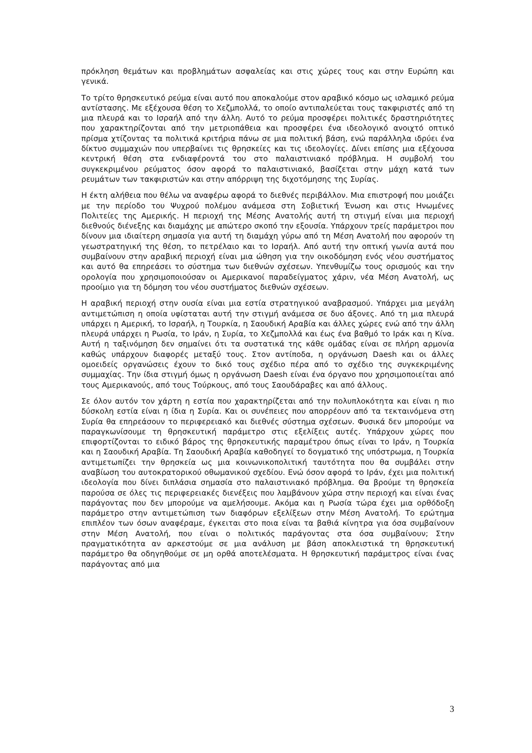πρόκληση θεμάτων και προβλημάτων ασφαλείας και στις χώρες τους και στην Ευρώπη και γενικά.
Το τρίτο θρησκευτικό ρεύμα είναι αυτό που αποκαλούμε στον αραβικό κόσμο ως ισλαμικό ρεύμα αντίστασης. Με εξέχουσα θέση το Χεζμπολλά, το οποίο αντιπαλεύεται τους τακφιριστές από τη μια πλευρά και το Ισραήλ από την άλλη. Αυτό το ρεύμα προσφέρει πολιτικές δραστηριότητες που χαρακτηρίζονται από την μετριοπάθεια και προσφέρει ένα ιδεολογικό ανοιχτό οπτικό πρίσμα χτίζοντας τα πολιτικά κριτήρια πάνω σε μια πολιτική βάση, ενώ παράλληλα ιδρύει ένα δίκτυο συμμαχιών που υπερβαίνει τις θρησκείες και τις ιδεολογίες. Δίνει επίσης μια εξέχουσα κεντρική θέση στα ενδιαφέροντά του στο παλαιστινιακό πρόβλημα. Η συμβολή του συγκεκριμένου ρεύματος όσον αφορά το παλαιστινιακό, βασίζεται στην μάχη κατά των ρευμάτων των τακφιριστών και στην απόρριψη της διχοτόμησης της Συρίας.
Η έκτη αλήθεια που θέλω να αναφέρω αφορά το διεθνές περιβάλλον. Μια επιστροφή που μοιάζει με την περίοδο του Ψυχρού πολέμου ανάμεσα στη Σοβιετική Ένωση και στις Ηνωμένες Πολιτείες της Αμερικής. Η περιοχή της Μέσης Ανατολής αυτή τη στιγμή είναι μια περιοχή διεθνούς διένεξης και διαμάχης με απώτερο σκοπό την εξουσία. Υπάρχουν τρείς παράμετροι που δίνουν μια ιδιαίτερη σημασία για αυτή τη διαμάχη γύρω από τη Μέση Ανατολή που αφορούν τη γεωστρατηγική της θέση, το πετρέλαιο και το Ισραήλ. Από αυτή την οπτική γωνία αυτά που συμβαίνουν στην αραβική περιοχή είναι μια ώθηση για την οικοδόμηση ενός νέου συστήματος και αυτό θα επηρεάσει το σύστημα των διεθνών σχέσεων. Υπενθυμίζω τους ορισμούς και την ορολογία που χρησιμοποιούσαν οι Αμερικανοί παραδείγματος χάριν, νέα Μέση Ανατολή, ως προοίμιο για τη δόμηση του νέου συστήματος διεθνών σχέσεων.
Η αραβική περιοχή στην ουσία είναι μια εστία στρατηγικού αναβρασμού. Υπάρχει μια μεγάλη αντιμετώπιση η οποία υφίσταται αυτή την στιγμή ανάμεσα σε δυο άξονες. Από τη μια πλευρά υπάρχει η Αμερική, το Ισραήλ, η Τουρκία, η Σαουδική Αραβία και άλλες χώρες ενώ από την άλλη πλευρά υπάρχει η Ρωσία, το Ιράν, η Συρία, το Χεζμπολλά και έως ένα βαθμό το Ιράκ και η Κίνα. Αυτή η ταξινόμηση δεν σημαίνει ότι τα συστατικά της κάθε ομάδας είναι σε πλήρη αρμονία καθώς υπάρχουν διαφορές μεταξύ τους. Στον αντίποδα, η οργάνωση Daesh και οι άλλες ομοειδείς οργανώσεις έχουν το δικό τους σχέδιο πέρα από το σχέδιο της συγκεκριμένης συμμαχίας. Την ίδια στιγμή όμως η οργάνωση Daesh είναι ένα όργανο που χρησιμοποιείται από τους Αμερικανούς, από τους Τούρκους, από τους Σαουδάραβες και από άλλους.
Σε όλον αυτόν τον χάρτη η εστία που χαρακτηρίζεται από την πολυπλοκότητα και είναι η πιο δύσκολη εστία είναι η ίδια η Συρία. Και οι συνέπειες που απορρέουν από τα τεκταινόμενα στη Συρία θα επηρεάσουν το περιφερειακό και διεθνές σύστημα σχέσεων. Φυσικά δεν μπορούμε να παραγκωνίσουμε τη θρησκευτική παράμετρο στις εξελίξεις αυτές. Υπάρχουν χώρες που επιφορτίζονται το ειδικό βάρος της θρησκευτικής παραμέτρου όπως είναι το Ιράν, η Τουρκία και η Σαουδική Αραβία. Τη Σαουδική Αραβία καθοδηγεί το δογματικό της υπόστρωμα, η Τουρκία αντιμετωπίζει την θρησκεία ως μια κοινωνικοπολιτική ταυτότητα που θα συμβάλει στην αναβίωση του αυτοκρατορικού οθωμανικού σχεδίου. Ενώ όσον αφορά το Ιράν, έχει μια πολιτική ιδεολογία που δίνει διπλάσια σημασία στο παλαιστινιακό πρόβλημα. Θα βρούμε τη θρησκεία παρούσα σε όλες τις περιφερειακές διενέξεις που λαμβάνουν χώρα στην περιοχή και είναι ένας παράγοντας που δεν μπορούμε να αμελήσουμε. Ακόμα και η Ρωσία τώρα έχει μια ορθόδοξη παράμετρο στην αντιμετώπιση των διαφόρων εξελίξεων στην Μέση Ανατολή. Το ερώτημα επιπλέον των όσων αναφέραμε, έγκειται στο ποια είναι τα βαθιά κίνητρα για όσα συμβαίνουν στην Μέση Ανατολή, που είναι ο πολιτικός παράγοντας στα όσα συμβαίνουν; Στην πραγματικότητα αν αρκεστούμε σε μια ανάλυση με βάση αποκλειστικά τη θρησκευτική παράμετρο θα οδηγηθούμε σε μη ορθά αποτελέσματα. Η θρησκευτική παράμετρος είναι ένας παράγοντας από μια
3